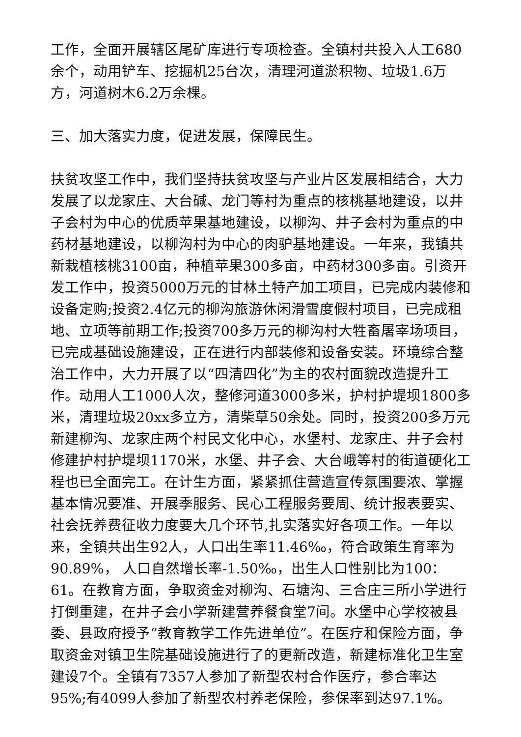工作，全面开展辖区尾矿库进行专项检查。全镇村共投入人工680余个，动用铲车、挖掘机25台次，清理河道淤积物、垃圾1.6万方，河道树木6.2万余棵。
三、加大落实力度，促进发展，保障民生。
扶贫攻坚工作中，我们坚持扶贫攻坚与产业片区发展相结合，大力发展了以龙家庄、大台碱、龙门等村为重点的核桃基地建设，以井子会村为中心的优质苹果基地建设，以柳沟、井子会村为重点的中药材基地建设，以柳沟村为中心的肉驴基地建设。一年来，我镇共新栽植核桃3100亩，种植苹果300多亩，中药材300多亩。引资开发工作中，投资5000万元的甘林土特产加工项目，已完成内装修和设备定购;投资2.4亿元的柳沟旅游休闲滑雪度假村项目，已完成租地、立项等前期工作;投资700多万元的柳沟村大牲畜屠宰场项目，已完成基础设施建设，正在进行内部装修和设备安装。环境综合整治工作中，大力开展了以“四清四化”为主的农村面貌改造提升工作。动用人工1000人次，整修河道3000多米，护村护堤坝1800多米，清理垃圾20xx多立方，清柴草50余处。同时，投资200多万元新建柳沟、龙家庄两个村民文化中心，水堡村、龙家庄、井子会村修建护村护堤坝1170米，水堡、井子会、大台峨等村的街道硬化工程也已全面完工。在计生方面，紧紧抓住营造宣传氛围要浓、掌握基本情况要准、开展季服务、民心工程服务要周、统计报表要实、社会抚养费征收力度要大几个环节,扎实落实好各项工作。一年以来，全镇共出生92人，人口出生率11.46‰，符合政策生育率为90.89%， 人口自然增长率-1.50‰，出生人口性别比为100：61。在教育方面，争取资金对柳沟、石塘沟、三合庄三所小学进行打倒重建，在井子会小学新建营养餐食堂7间。水堡中心学校被县委、县政府授予“教育教学工作先进单位”。在医疗和保险方面，争取资金对镇卫生院基础设施进行了的更新改造，新建标准化卫生室建设7个。全镇有7357人参加了新型农村合作医疗，参合率达95%;有4099人参加了新型农村养老保险，参保率到达97.1%。